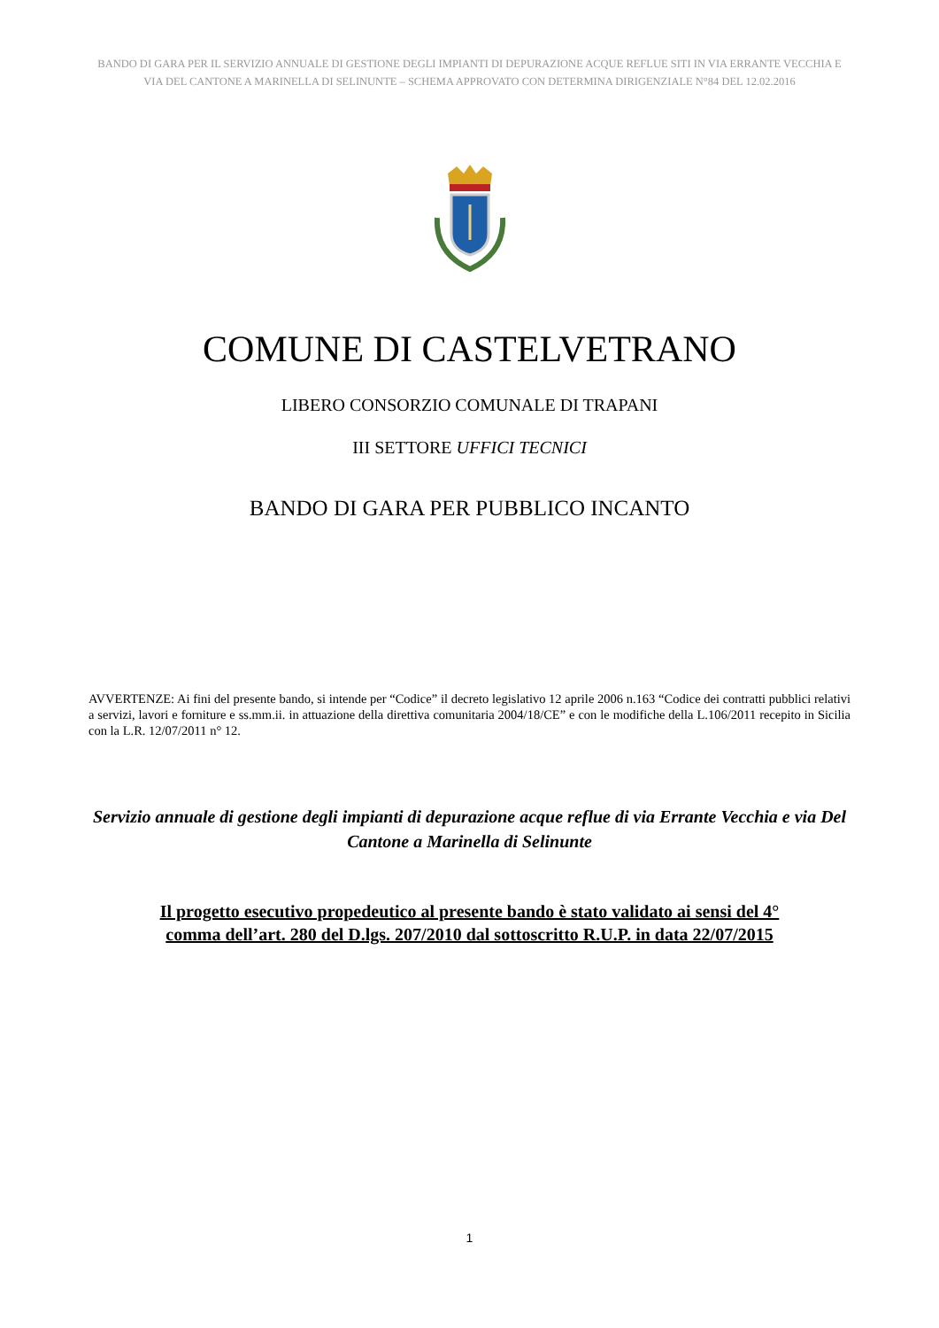BANDO DI GARA PER IL SERVIZIO ANNUALE DI GESTIONE DEGLI IMPIANTI DI DEPURAZIONE ACQUE REFLUE SITI IN VIA ERRANTE VECCHIA E VIA DEL CANTONE A MARINELLA DI SELINUNTE – SCHEMA APPROVATO CON DETERMINA DIRIGENZIALE N°84 DEL 12.02.2016
COMUNE DI CASTELVETRANO
LIBERO CONSORZIO COMUNALE DI TRAPANI
III SETTORE UFFICI TECNICI
BANDO DI GARA PER PUBBLICO INCANTO
AVVERTENZE: Ai fini del presente bando, si intende per “Codice” il decreto legislativo 12 aprile 2006 n.163 “Codice dei contratti pubblici relativi a servizi, lavori e forniture e ss.mm.ii. in attuazione della direttiva comunitaria 2004/18/CE” e con le modifiche della L.106/2011 recepito in Sicilia con la L.R. 12/07/2011 n° 12.
Servizio annuale di gestione degli impianti di depurazione acque reflue di via Errante Vecchia e via Del Cantone a Marinella di Selinunte
Il progetto esecutivo propedeutico al presente bando è stato validato ai sensi del 4° comma dell’art. 280 del D.lgs. 207/2010 dal sottoscritto R.U.P. in data 22/07/2015
1